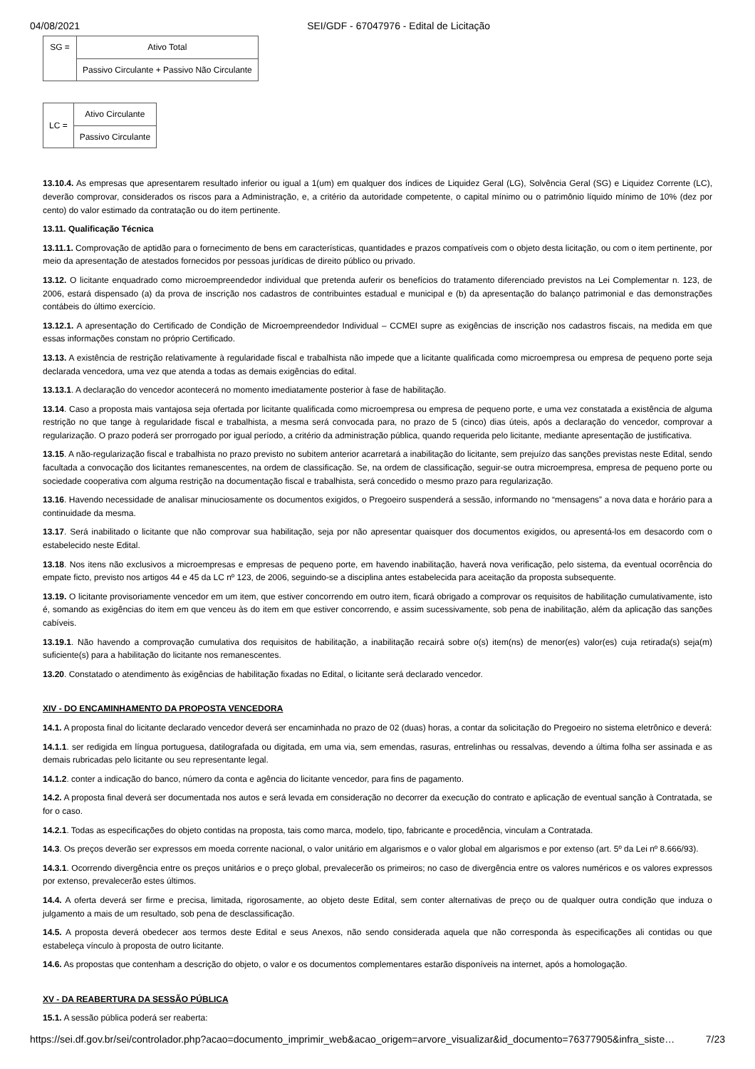04/08/2021 SEI/GDF - 67047976 - Edital de Licitação
| SG = | Ativo Total |
| | Passivo Circulante + Passivo Não Circulante |
| LC = | Ativo Circulante |
| | Passivo Circulante |
13.10.4. As empresas que apresentarem resultado inferior ou igual a 1(um) em qualquer dos índices de Liquidez Geral (LG), Solvência Geral (SG) e Liquidez Corrente (LC), deverão comprovar, considerados os riscos para a Administração, e, a critério da autoridade competente, o capital mínimo ou o patrimônio líquido mínimo de 10% (dez por cento) do valor estimado da contratação ou do item pertinente.
13.11. Qualificação Técnica
13.11.1. Comprovação de aptidão para o fornecimento de bens em características, quantidades e prazos compatíveis com o objeto desta licitação, ou com o item pertinente, por meio da apresentação de atestados fornecidos por pessoas jurídicas de direito público ou privado.
13.12. O licitante enquadrado como microempreendedor individual que pretenda auferir os benefícios do tratamento diferenciado previstos na Lei Complementar n. 123, de 2006, estará dispensado (a) da prova de inscrição nos cadastros de contribuintes estadual e municipal e (b) da apresentação do balanço patrimonial e das demonstrações contábeis do último exercício.
13.12.1. A apresentação do Certificado de Condição de Microempreendedor Individual – CCMEI supre as exigências de inscrição nos cadastros fiscais, na medida em que essas informações constam no próprio Certificado.
13.13. A existência de restrição relativamente à regularidade fiscal e trabalhista não impede que a licitante qualificada como microempresa ou empresa de pequeno porte seja declarada vencedora, uma vez que atenda a todas as demais exigências do edital.
13.13.1. A declaração do vencedor acontecerá no momento imediatamente posterior à fase de habilitação.
13.14. Caso a proposta mais vantajosa seja ofertada por licitante qualificada como microempresa ou empresa de pequeno porte, e uma vez constatada a existência de alguma restrição no que tange à regularidade fiscal e trabalhista, a mesma será convocada para, no prazo de 5 (cinco) dias úteis, após a declaração do vencedor, comprovar a regularização. O prazo poderá ser prorrogado por igual período, a critério da administração pública, quando requerida pelo licitante, mediante apresentação de justificativa.
13.15. A não-regularização fiscal e trabalhista no prazo previsto no subitem anterior acarretará a inabilitação do licitante, sem prejuízo das sanções previstas neste Edital, sendo facultada a convocação dos licitantes remanescentes, na ordem de classificação. Se, na ordem de classificação, seguir-se outra microempresa, empresa de pequeno porte ou sociedade cooperativa com alguma restrição na documentação fiscal e trabalhista, será concedido o mesmo prazo para regularização.
13.16. Havendo necessidade de analisar minuciosamente os documentos exigidos, o Pregoeiro suspenderá a sessão, informando no “mensagens” a nova data e horário para a continuidade da mesma.
13.17. Será inabilitado o licitante que não comprovar sua habilitação, seja por não apresentar quaisquer dos documentos exigidos, ou apresentá-los em desacordo com o estabelecido neste Edital.
13.18. Nos itens não exclusivos a microempresas e empresas de pequeno porte, em havendo inabilitação, haverá nova verificação, pelo sistema, da eventual ocorrência do empate ficto, previsto nos artigos 44 e 45 da LC nº 123, de 2006, seguindo-se a disciplina antes estabelecida para aceitação da proposta subsequente.
13.19. O licitante provisoriamente vencedor em um item, que estiver concorrendo em outro item, ficará obrigado a comprovar os requisitos de habilitação cumulativamente, isto é, somando as exigências do item em que venceu às do item em que estiver concorrendo, e assim sucessivamente, sob pena de inabilitação, além da aplicação das sanções cabíveis.
13.19.1. Não havendo a comprovação cumulativa dos requisitos de habilitação, a inabilitação recairá sobre o(s) item(ns) de menor(es) valor(es) cuja retirada(s) seja(m) suficiente(s) para a habilitação do licitante nos remanescentes.
13.20. Constatado o atendimento às exigências de habilitação fixadas no Edital, o licitante será declarado vencedor.
XIV - DO ENCAMINHAMENTO DA PROPOSTA VENCEDORA
14.1. A proposta final do licitante declarado vencedor deverá ser encaminhada no prazo de 02 (duas) horas, a contar da solicitação do Pregoeiro no sistema eletrônico e deverá:
14.1.1. ser redigida em língua portuguesa, datilografada ou digitada, em uma via, sem emendas, rasuras, entrelinhas ou ressalvas, devendo a última folha ser assinada e as demais rubricadas pelo licitante ou seu representante legal.
14.1.2. conter a indicação do banco, número da conta e agência do licitante vencedor, para fins de pagamento.
14.2. A proposta final deverá ser documentada nos autos e será levada em consideração no decorrer da execução do contrato e aplicação de eventual sanção à Contratada, se for o caso.
14.2.1. Todas as especificações do objeto contidas na proposta, tais como marca, modelo, tipo, fabricante e procedência, vinculam a Contratada.
14.3. Os preços deverão ser expressos em moeda corrente nacional, o valor unitário em algarismos e o valor global em algarismos e por extenso (art. 5º da Lei nº 8.666/93).
14.3.1. Ocorrendo divergência entre os preços unitários e o preço global, prevalecerão os primeiros; no caso de divergência entre os valores numéricos e os valores expressos por extenso, prevalecerão estes últimos.
14.4. A oferta deverá ser firme e precisa, limitada, rigorosamente, ao objeto deste Edital, sem conter alternativas de preço ou de qualquer outra condição que induza o julgamento a mais de um resultado, sob pena de desclassificação.
14.5. A proposta deverá obedecer aos termos deste Edital e seus Anexos, não sendo considerada aquela que não corresponda às especificações ali contidas ou que estabeleça vínculo à proposta de outro licitante.
14.6. As propostas que contenham a descrição do objeto, o valor e os documentos complementares estarão disponíveis na internet, após a homologação.
XV - DA REABERTURA DA SESSÃO PÚBLICA
15.1. A sessão pública poderá ser reaberta:
https://sei.df.gov.br/sei/controlador.php?acao=documento_imprimir_web&acao_origem=arvore_visualizar&id_documento=76377905&infra_siste… 7/23